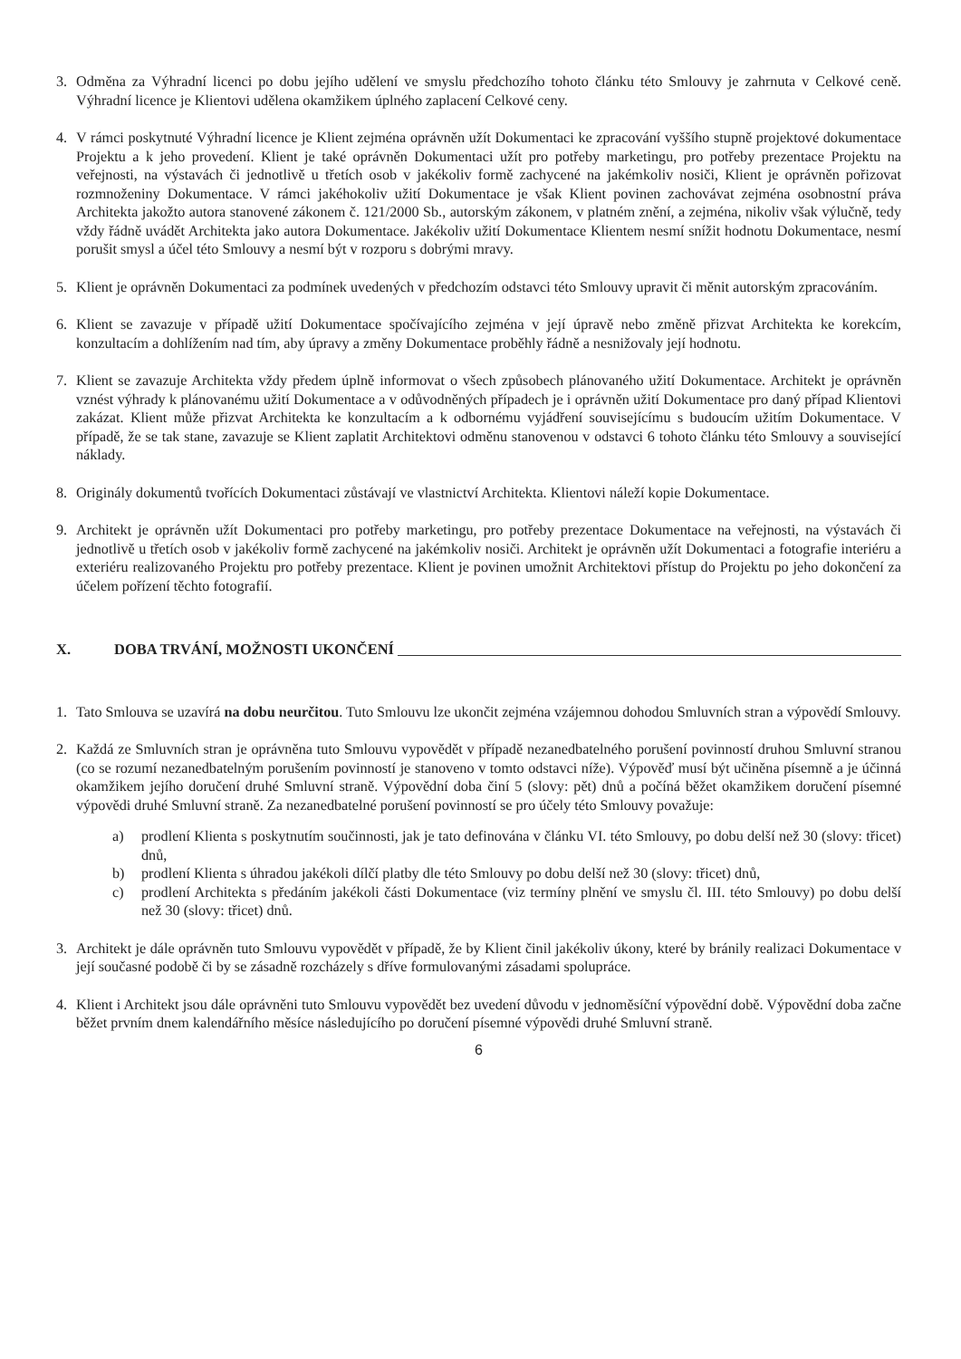3. Odměna za Výhradní licenci po dobu jejího udělení ve smyslu předchozího tohoto článku této Smlouvy je zahrnuta v Celkové ceně. Výhradní licence je Klientovi udělena okamžikem úplného zaplacení Celkové ceny.
4. V rámci poskytnuté Výhradní licence je Klient zejména oprávněn užít Dokumentaci ke zpracování vyššího stupně projektové dokumentace Projektu a k jeho provedení. Klient je také oprávněn Dokumentaci užít pro potřeby marketingu, pro potřeby prezentace Projektu na veřejnosti, na výstavách či jednotlivě u třetích osob v jakékoliv formě zachycené na jakémkoliv nosiči, Klient je oprávněn pořizovat rozmnoženiny Dokumentace. V rámci jakéhokoliv užití Dokumentace je však Klient povinen zachovávat zejména osobnostní práva Architekta jakožto autora stanovené zákonem č. 121/2000 Sb., autorským zákonem, v platném znění, a zejména, nikoliv však výlučně, tedy vždy řádně uvádět Architekta jako autora Dokumentace. Jakékoliv užití Dokumentace Klientem nesmí snížit hodnotu Dokumentace, nesmí porušit smysl a účel této Smlouvy a nesmí být v rozporu s dobrými mravy.
5. Klient je oprávněn Dokumentaci za podmínek uvedených v předchozím odstavci této Smlouvy upravit či měnit autorským zpracováním.
6. Klient se zavazuje v případě užití Dokumentace spočívajícího zejména v její úpravě nebo změně přizvat Architekta ke korekcím, konzultacím a dohlížením nad tím, aby úpravy a změny Dokumentace proběhly řádně a nesnižovaly její hodnotu.
7. Klient se zavazuje Architekta vždy předem úplně informovat o všech způsobech plánovaného užití Dokumentace. Architekt je oprávněn vznést výhrady k plánovanému užití Dokumentace a v odůvodněných případech je i oprávněn užití Dokumentace pro daný případ Klientovi zakázat. Klient může přizvat Architekta ke konzultacím a k odbornému vyjádření souvisejícímu s budoucím užitím Dokumentace. V případě, že se tak stane, zavazuje se Klient zaplatit Architektovi odměnu stanovenou v odstavci 6 tohoto článku této Smlouvy a související náklady.
8. Originály dokumentů tvořících Dokumentaci zůstávají ve vlastnictví Architekta. Klientovi náleží kopie Dokumentace.
9. Architekt je oprávněn užít Dokumentaci pro potřeby marketingu, pro potřeby prezentace Dokumentace na veřejnosti, na výstavách či jednotlivě u třetích osob v jakékoliv formě zachycené na jakémkoliv nosiči. Architekt je oprávněn užít Dokumentaci a fotografie interiéru a exteriéru realizovaného Projektu pro potřeby prezentace. Klient je povinen umožnit Architektovi přístup do Projektu po jeho dokončení za účelem pořízení těchto fotografií.
X. DOBA TRVÁNÍ, MOŽNOSTI UKONČENÍ
1. Tato Smlouva se uzavírá na dobu neurčitou. Tuto Smlouvu lze ukončit zejména vzájemnou dohodou Smluvních stran a výpovědí Smlouvy.
2. Každá ze Smluvních stran je oprávněna tuto Smlouvu vypovědět v případě nezanedbatelného porušení povinností druhou Smluvní stranou (co se rozumí nezanedbatelným porušením povinností je stanoveno v tomto odstavci níže). Výpověď musí být učiněna písemně a je účinná okamžikem jejího doručení druhé Smluvní straně. Výpovědní doba činí 5 (slovy: pět) dnů a počíná běžet okamžikem doručení písemné výpovědi druhé Smluvní straně. Za nezanedbatelné porušení povinností se pro účely této Smlouvy považuje:
a) prodlení Klienta s poskytnutím součinnosti, jak je tato definována v článku VI. této Smlouvy, po dobu delší než 30 (slovy: třicet) dnů,
b) prodlení Klienta s úhradou jakékoli dílčí platby dle této Smlouvy po dobu delší než 30 (slovy: třicet) dnů,
c) prodlení Architekta s předáním jakékoli části Dokumentace (viz termíny plnění ve smyslu čl. III. této Smlouvy) po dobu delší než 30 (slovy: třicet) dnů.
3. Architekt je dále oprávněn tuto Smlouvu vypovědět v případě, že by Klient činil jakékoliv úkony, které by bránily realizaci Dokumentace v její současné podobě či by se zásadně rozcházely s dříve formulovanými zásadami spolupráce.
4. Klient i Architekt jsou dále oprávněni tuto Smlouvu vypovědět bez uvedení důvodu v jednoměsíční výpovědní době. Výpovědní doba začne běžet prvním dnem kalendářního měsíce následujícího po doručení písemné výpovědi druhé Smluvní straně.
6